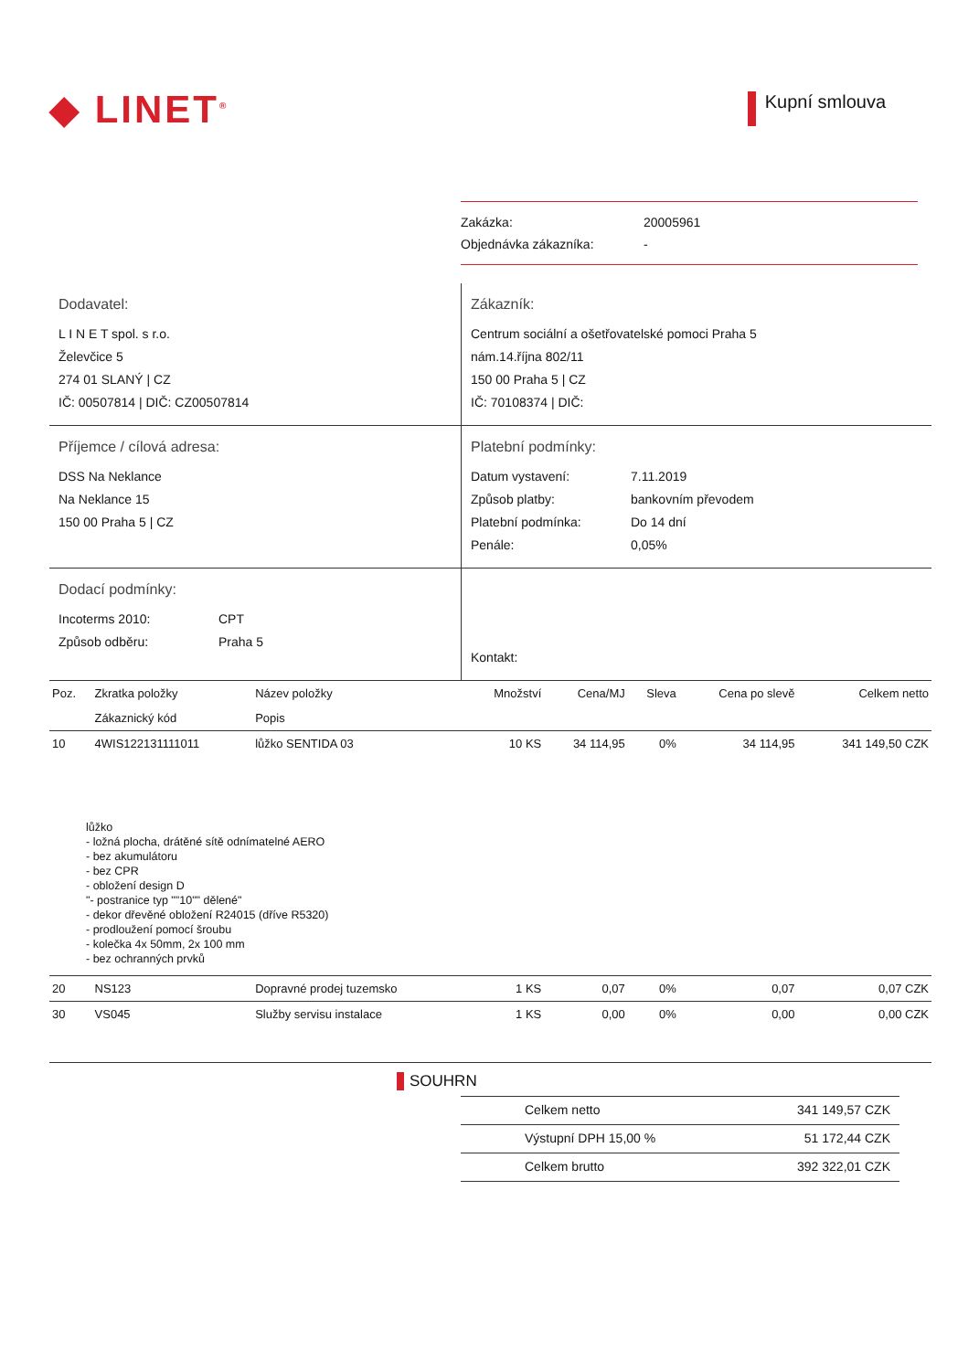◆ LINET<sup>®</sup>
Kupní smlouva
Zakázka: 20005961
Objednávka zákazníka: -
Dodavatel:
L I N E T spol. s r.o.
Želevčice 5
274 01 SLANÝ | CZ
IČ: 00507814 | DIČ: CZ00507814
Zákazník:
Centrum sociální a ošetřovatelské pomoci Praha 5
nám.14.října 802/11
150 00 Praha 5 | CZ
IČ: 70108374 | DIČ:
Příjemce / cílová adresa:
DSS Na Neklance
Na Neklance 15
150 00 Praha 5 | CZ
Platební podmínky:
Datum vystavení: 7.11.2019
Způsob platby: bankovním převodem
Platební podmínka: Do 14 dní
Penále: 0,05%
Dodací podmínky:
Incoterms 2010: CPT
Způsob odběru: Praha 5
Kontakt:
| Poz. | Zkratka položky | Název položky | Množství | Cena/MJ | Sleva | Cena po slevě | Celkem netto |
| --- | --- | --- | --- | --- | --- | --- | --- |
| | Zákaznický kód | Popis | | | | | |
| 10 | 4WIS122131111011 | lůžko SENTIDA 03 | 10 KS | 34 114,95 | 0% | 34 114,95 | 341 149,50 CZK |
| lůžko - ložná plocha, drátěné sítě odnímatelné AERO - bez akumulátoru - bez CPR - obložení design D "- postranice typ ""10"" dělené" - dekor dřevěné obložení R24015 (dříve R5320) - prodloužení pomocí šroubu - kolečka 4x 50mm, 2x 100 mm - bez ochranných prvků | | | | | | | |
| 20 | NS123 | Dopravné prodej tuzemsko | 1 KS | 0,07 | 0% | 0,07 | 0,07 CZK |
| 30 | VS045 | Služby servisu instalace | 1 KS | 0,00 | 0% | 0,00 | 0,00 CZK |
SOUHRN
Celkem netto 341 149,57 CZK
Výstupní DPH 15,00 % 51 172,44 CZK
Celkem brutto 392 322,01 CZK